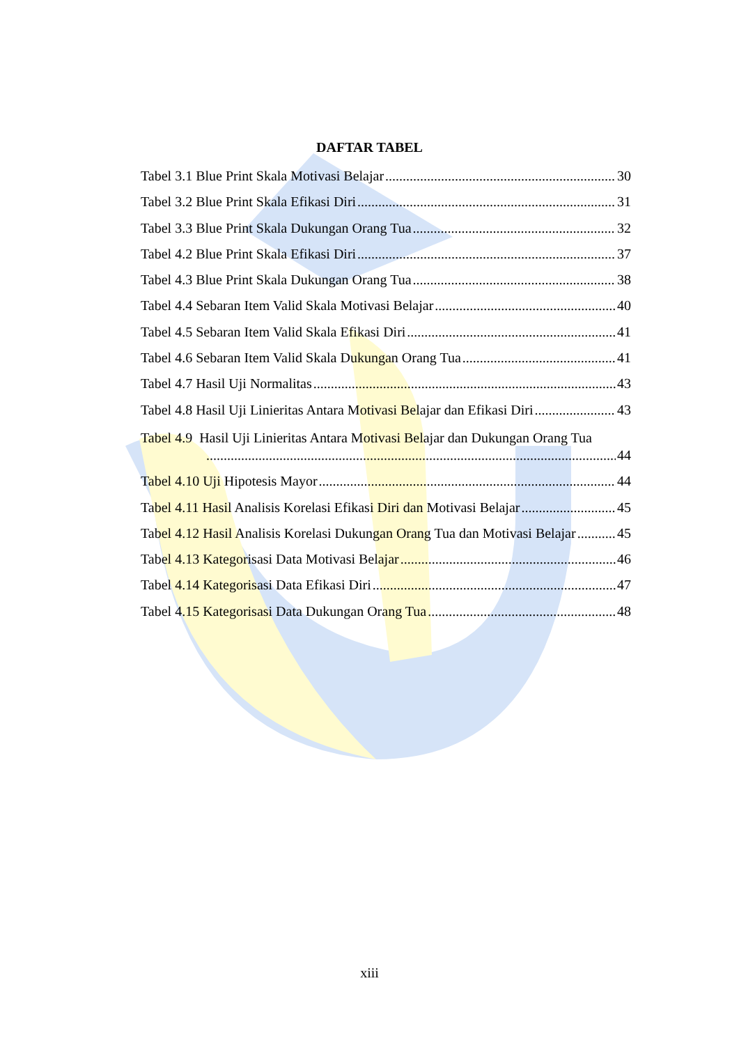DAFTAR TABEL
Tabel 3.1 Blue Print Skala Motivasi Belajar 30
Tabel 3.2 Blue Print Skala Efikasi Diri 31
Tabel 3.3 Blue Print Skala Dukungan Orang Tua 32
Tabel 4.2 Blue Print Skala Efikasi Diri 37
Tabel 4.3 Blue Print Skala Dukungan Orang Tua 38
Tabel 4.4 Sebaran Item Valid Skala Motivasi Belajar 40
Tabel 4.5 Sebaran Item Valid Skala Efikasi Diri 41
Tabel 4.6 Sebaran Item Valid Skala Dukungan Orang Tua 41
Tabel 4.7 Hasil Uji Normalitas 43
Tabel 4.8 Hasil Uji Linieritas Antara Motivasi Belajar dan Efikasi Diri 43
Tabel 4.9 Hasil Uji Linieritas Antara Motivasi Belajar dan Dukungan Orang Tua
44
Tabel 4.10 Uji Hipotesis Mayor 44
Tabel 4.11 Hasil Analisis Korelasi Efikasi Diri dan Motivasi Belajar 45
Tabel 4.12 Hasil Analisis Korelasi Dukungan Orang Tua dan Motivasi Belajar 45
Tabel 4.13 Kategorisasi Data Motivasi Belajar 46
Tabel 4.14 Kategorisasi Data Efikasi Diri 47
Tabel 4.15 Kategorisasi Data Dukungan Orang Tua 48
xiii